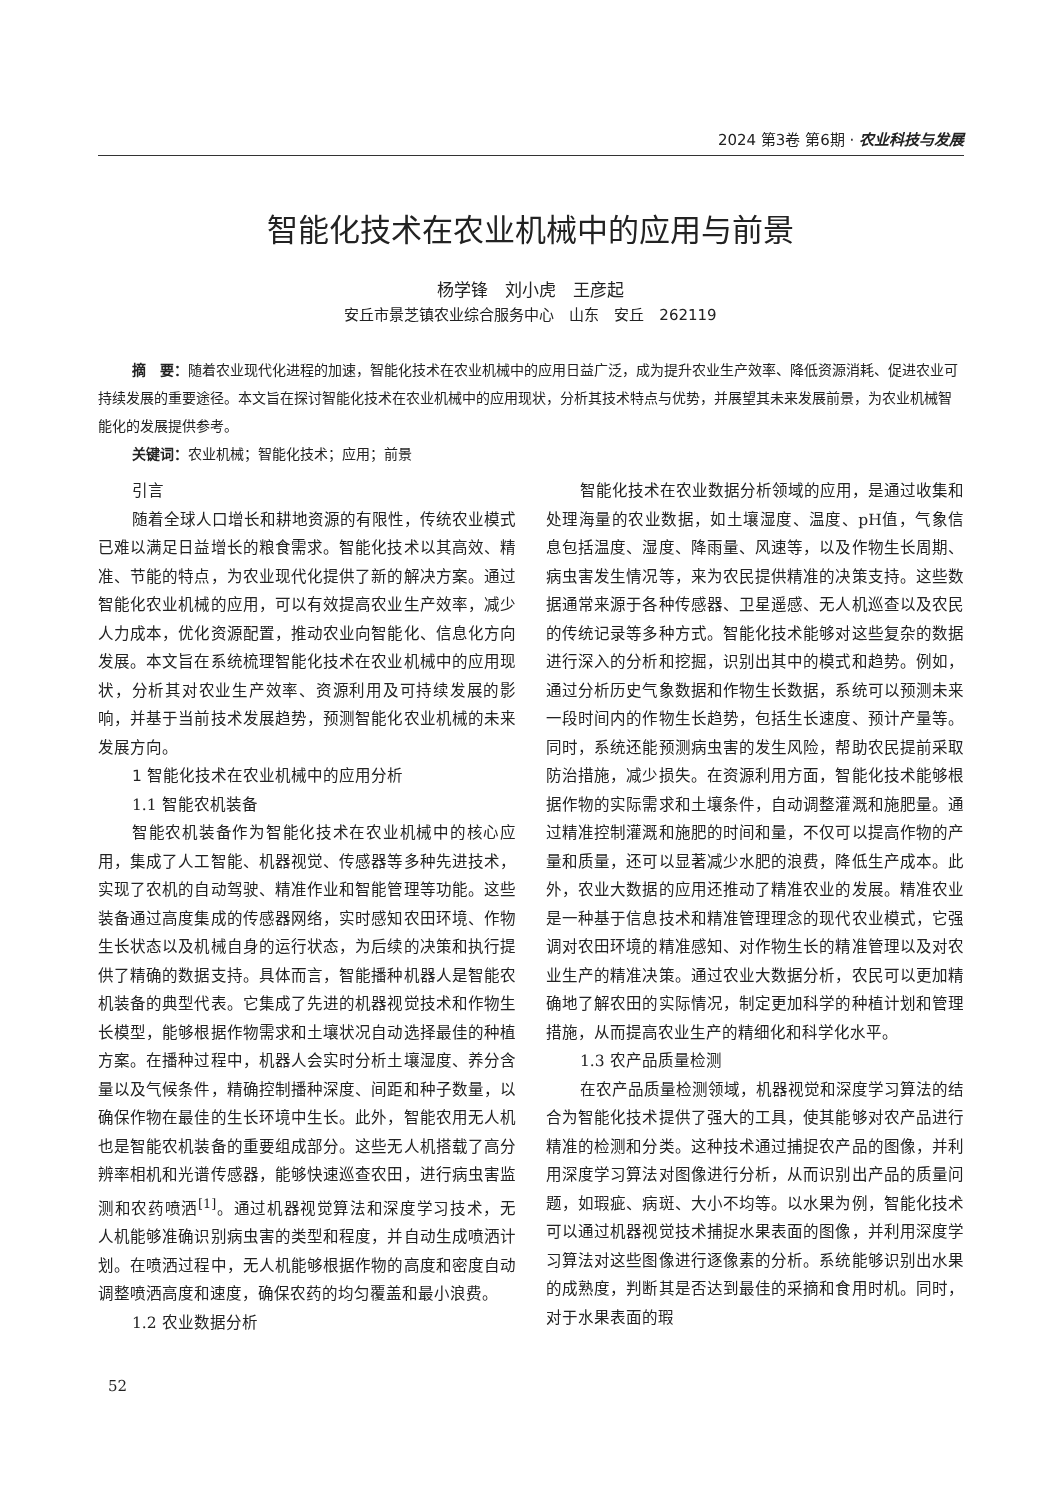2024 第3卷 第6期 · 农业科技与发展
智能化技术在农业机械中的应用与前景
杨学锋　刘小虎　王彦起
安丘市景芝镇农业综合服务中心　山东　安丘　262119
摘　要：随着农业现代化进程的加速，智能化技术在农业机械中的应用日益广泛，成为提升农业生产效率、降低资源消耗、促进农业可持续发展的重要途径。本文旨在探讨智能化技术在农业机械中的应用现状，分析其技术特点与优势，并展望其未来发展前景，为农业机械智能化的发展提供参考。
关键词：农业机械；智能化技术；应用；前景
引言
随着全球人口增长和耕地资源的有限性，传统农业模式已难以满足日益增长的粮食需求。智能化技术以其高效、精准、节能的特点，为农业现代化提供了新的解决方案。通过智能化农业机械的应用，可以有效提高农业生产效率，减少人力成本，优化资源配置，推动农业向智能化、信息化方向发展。本文旨在系统梳理智能化技术在农业机械中的应用现状，分析其对农业生产效率、资源利用及可持续发展的影响，并基于当前技术发展趋势，预测智能化农业机械的未来发展方向。
1 智能化技术在农业机械中的应用分析
1.1 智能农机装备
智能农机装备作为智能化技术在农业机械中的核心应用，集成了人工智能、机器视觉、传感器等多种先进技术，实现了农机的自动驾驶、精准作业和智能管理等功能。这些装备通过高度集成的传感器网络，实时感知农田环境、作物生长状态以及机械自身的运行状态，为后续的决策和执行提供了精确的数据支持。具体而言，智能播种机器人是智能农机装备的典型代表。它集成了先进的机器视觉技术和作物生长模型，能够根据作物需求和土壤状况自动选择最佳的种植方案。在播种过程中，机器人会实时分析土壤湿度、养分含量以及气候条件，精确控制播种深度、间距和种子数量，以确保作物在最佳的生长环境中生长。此外，智能农用无人机也是智能农机装备的重要组成部分。这些无人机搭载了高分辨率相机和光谱传感器，能够快速巡查农田，进行病虫害监测和农药喷洒<sup>[1]</sup>。通过机器视觉算法和深度学习技术，无人机能够准确识别病虫害的类型和程度，并自动生成喷洒计划。在喷洒过程中，无人机能够根据作物的高度和密度自动调整喷洒高度和速度，确保农药的均匀覆盖和最小浪费。
1.2 农业数据分析
智能化技术在农业数据分析领域的应用，是通过收集和处理海量的农业数据，如土壤湿度、温度、pH值，气象信息包括温度、湿度、降雨量、风速等，以及作物生长周期、病虫害发生情况等，来为农民提供精准的决策支持。这些数据通常来源于各种传感器、卫星遥感、无人机巡查以及农民的传统记录等多种方式。智能化技术能够对这些复杂的数据进行深入的分析和挖掘，识别出其中的模式和趋势。例如，通过分析历史气象数据和作物生长数据，系统可以预测未来一段时间内的作物生长趋势，包括生长速度、预计产量等。同时，系统还能预测病虫害的发生风险，帮助农民提前采取防治措施，减少损失。在资源利用方面，智能化技术能够根据作物的实际需求和土壤条件，自动调整灌溉和施肥量。通过精准控制灌溉和施肥的时间和量，不仅可以提高作物的产量和质量，还可以显著减少水肥的浪费，降低生产成本。此外，农业大数据的应用还推动了精准农业的发展。精准农业是一种基于信息技术和精准管理理念的现代农业模式，它强调对农田环境的精准感知、对作物生长的精准管理以及对农业生产的精准决策。通过农业大数据分析，农民可以更加精确地了解农田的实际情况，制定更加科学的种植计划和管理措施，从而提高农业生产的精细化和科学化水平。
1.3 农产品质量检测
在农产品质量检测领域，机器视觉和深度学习算法的结合为智能化技术提供了强大的工具，使其能够对农产品进行精准的检测和分类。这种技术通过捕捉农产品的图像，并利用深度学习算法对图像进行分析，从而识别出产品的质量问题，如瑕疵、病斑、大小不均等。以水果为例，智能化技术可以通过机器视觉技术捕捉水果表面的图像，并利用深度学习算法对这些图像进行逐像素的分析。系统能够识别出水果的成熟度，判断其是否达到最佳的采摘和食用时机。同时，对于水果表面的瑕
52